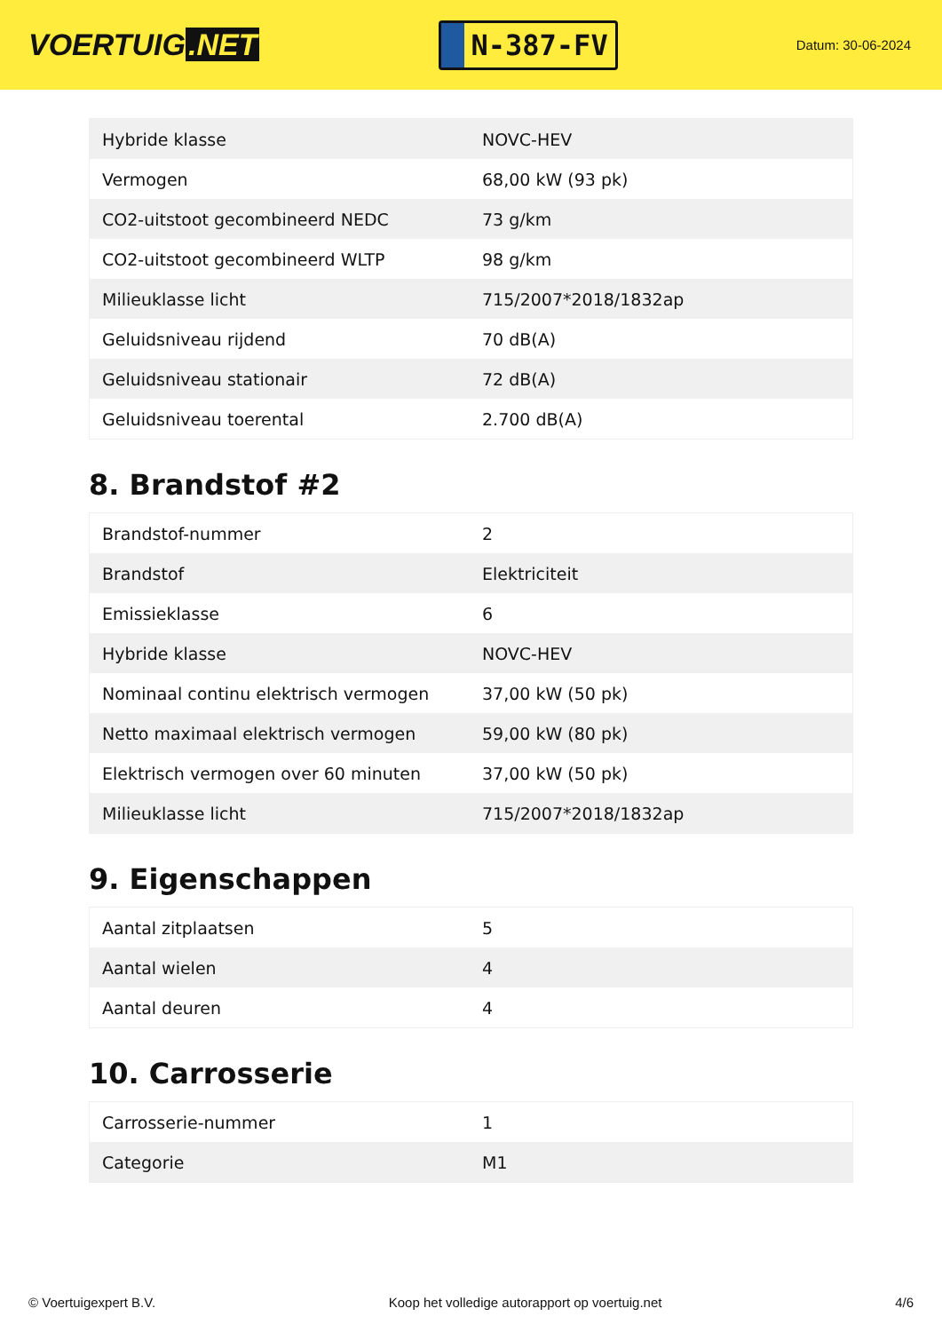VOERTUIG.NET
N-387-FV
Datum: 30-06-2024
| Hybride klasse | NOVC-HEV |
| Vermogen | 68,00 kW (93 pk) |
| CO2-uitstoot gecombineerd NEDC | 73 g/km |
| CO2-uitstoot gecombineerd WLTP | 98 g/km |
| Milieuklasse licht | 715/2007*2018/1832ap |
| Geluidsniveau rijdend | 70 dB(A) |
| Geluidsniveau stationair | 72 dB(A) |
| Geluidsniveau toerental | 2.700 dB(A) |
8. Brandstof #2
| Brandstof-nummer | 2 |
| Brandstof | Elektriciteit |
| Emissieklasse | 6 |
| Hybride klasse | NOVC-HEV |
| Nominaal continu elektrisch vermogen | 37,00 kW (50 pk) |
| Netto maximaal elektrisch vermogen | 59,00 kW (80 pk) |
| Elektrisch vermogen over 60 minuten | 37,00 kW (50 pk) |
| Milieuklasse licht | 715/2007*2018/1832ap |
9. Eigenschappen
| Aantal zitplaatsen | 5 |
| Aantal wielen | 4 |
| Aantal deuren | 4 |
10. Carrosserie
| Carrosserie-nummer | 1 |
| Categorie | M1 |
© Voertuigexpert B.V. Koop het volledige autorapport op voertuig.net 4/6